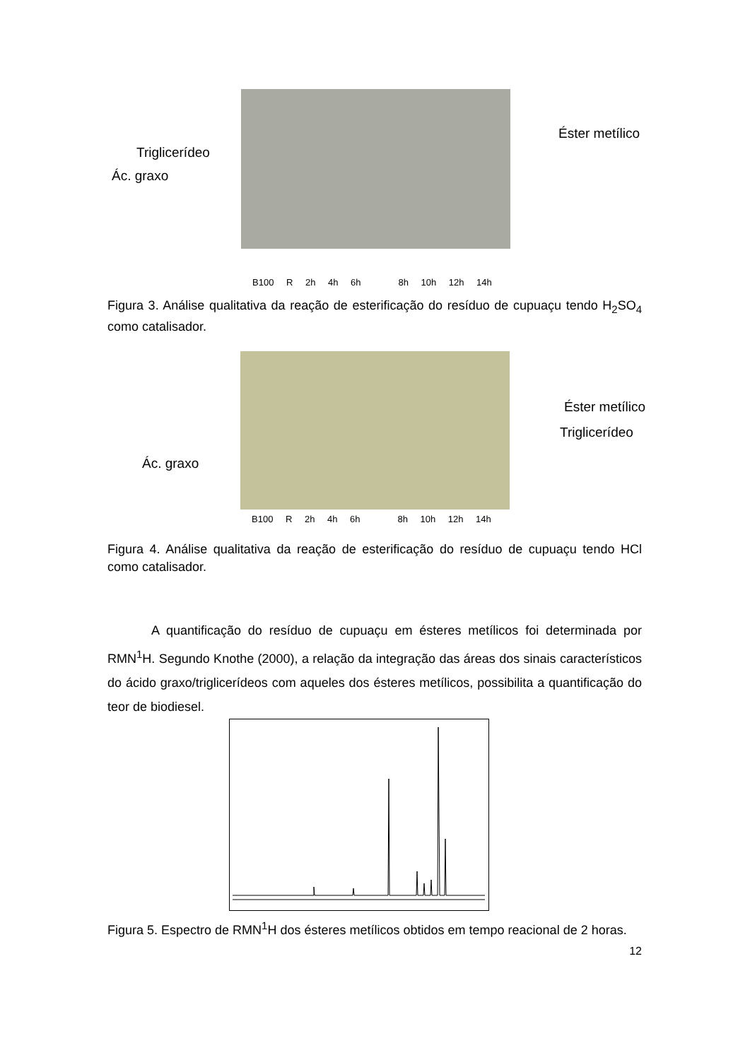Éster metílico
Triglicerídeo
Ác. graxo
B100 R 2h 4h 6h 8h 10h 12h 14h
Figura 3. Análise qualitativa da reação de esterificação do resíduo de cupuaçu tendo H<sub>2</sub>SO<sub>4</sub> como catalisador.
Éster metílico
Triglicerídeo
Ác. graxo
B100 R 2h 4h 6h 8h 10h 12h 14h
Figura 4. Análise qualitativa da reação de esterificação do resíduo de cupuaçu tendo HCl como catalisador.
A quantificação do resíduo de cupuaçu em ésteres metílicos foi determinada por RMN<sup>1</sup>H. Segundo Knothe (2000), a relação da integração das áreas dos sinais característicos do ácido graxo/triglicerídeos com aqueles dos ésteres metílicos, possibilita a quantificação do teor de biodiesel.
Figura 5. Espectro de RMN<sup>1</sup>H dos ésteres metílicos obtidos em tempo reacional de 2 horas.
12